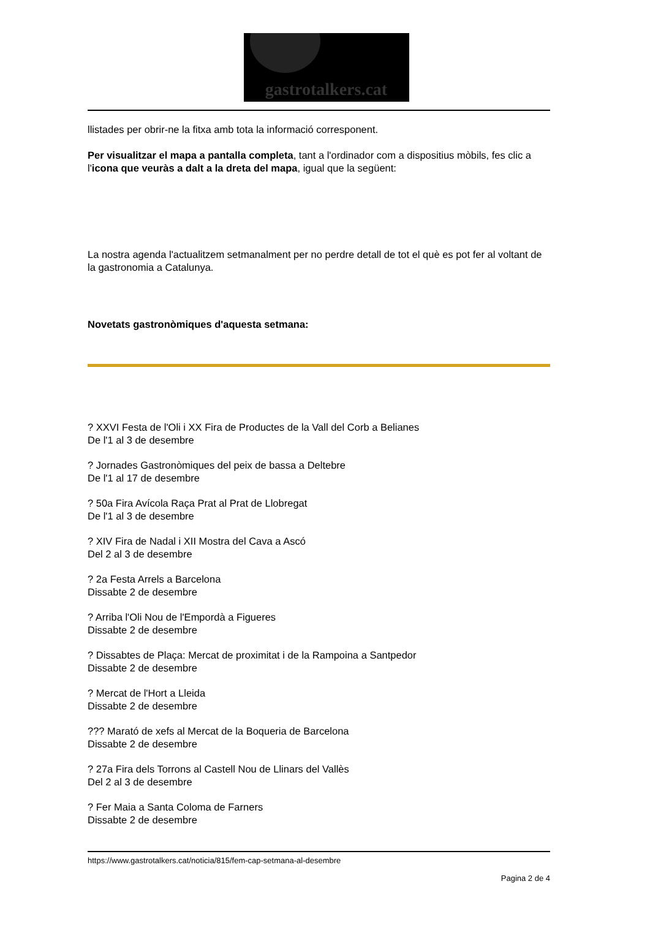gastrotalkers.cat
llistades per obrir-ne la fitxa amb tota la informació corresponent.
Per visualitzar el mapa a pantalla completa, tant a l'ordinador com a dispositius mòbils, fes clic a l'icona que veuràs a dalt a la dreta del mapa, igual que la següent:
La nostra agenda l'actualitzem setmanalment per no perdre detall de tot el què es pot fer al voltant de la gastronomia a Catalunya.
Novetats gastronòmiques d'aquesta setmana:
? XXVI Festa de l'Oli i XX Fira de Productes de la Vall del Corb a Belianes
De l'1 al 3 de desembre
? Jornades Gastronòmiques del peix de bassa a Deltebre
De l'1 al 17 de desembre
? 50a Fira Avícola Raça Prat al Prat de Llobregat
De l'1 al 3 de desembre
? XIV Fira de Nadal i XII Mostra del Cava a Ascó
Del 2 al 3 de desembre
? 2a Festa Arrels a Barcelona
Dissabte 2 de desembre
? Arriba l'Oli Nou de l'Empordà a Figueres
Dissabte 2 de desembre
? Dissabtes de Plaça: Mercat de proximitat i de la Rampoina a Santpedor
Dissabte 2 de desembre
? Mercat de l'Hort a Lleida
Dissabte 2 de desembre
??? Marató de xefs al Mercat de la Boqueria de Barcelona
Dissabte 2 de desembre
? 27a Fira dels Torrons al Castell Nou de Llinars del Vallès
Del 2 al 3 de desembre
? Fer Maia a Santa Coloma de Farners
Dissabte 2 de desembre
https://www.gastrotalkers.cat/noticia/815/fem-cap-setmana-al-desembre
Pagina 2 de 4